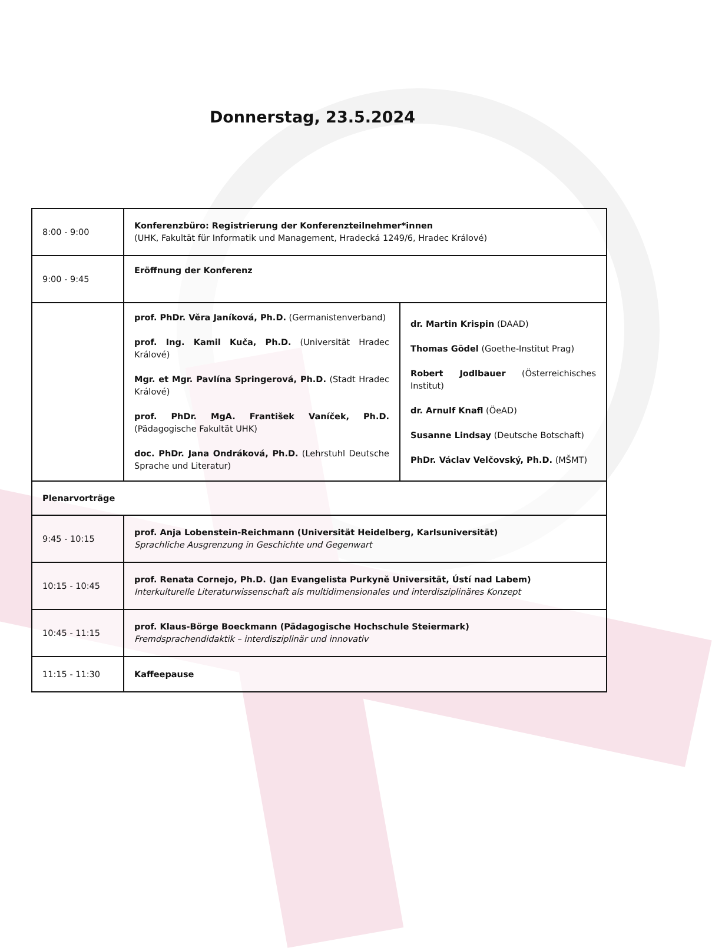Donnerstag, 23.5.2024
| 8:00 - 9:00 | Konferenzbüro: Registrierung der Konferenzteilnehmer*innen (UHK, Fakultät für Informatik und Management, Hradecká 1249/6, Hradec Králové) | |
| 9:00 - 9:45 | Eröffnung der Konferenz | |
| | prof. PhDr. Věra Janíková, Ph.D. (Germanistenverband) prof. Ing. Kamil Kuča, Ph.D. (Universität Hradec Králové) Mgr. et Mgr. Pavlína Springerová, Ph.D. (Stadt Hradec Králové) prof. PhDr. MgA. František Vaníček, Ph.D. (Pädagogische Fakultät UHK) doc. PhDr. Jana Ondráková, Ph.D. (Lehrstuhl Deutsche Sprache und Literatur) | dr. Martin Krispin (DAAD) Thomas Gödel (Goethe-Institut Prag) Robert Jodlbauer (Österreichisches Institut) dr. Arnulf Knafl (ÖeAD) Susanne Lindsay (Deutsche Botschaft) PhDr. Václav Velčovský, Ph.D. (MŠMT) |
| Plenarvorträge | | |
| 9:45 - 10:15 | prof. Anja Lobenstein-Reichmann (Universität Heidelberg, Karlsuniversität) Sprachliche Ausgrenzung in Geschichte und Gegenwart | |
| 10:15 - 10:45 | prof. Renata Cornejo, Ph.D. (Jan Evangelista Purkyně Universität, Ústí nad Labem) Interkulturelle Literaturwissenschaft als multidimensionales und interdisziplinäres Konzept | |
| 10:45 - 11:15 | prof. Klaus-Börge Boeckmann (Pädagogische Hochschule Steiermark) Fremdsprachendidaktik – interdisziplinär und innovativ | |
| 11:15 - 11:30 | Kaffeepause | |